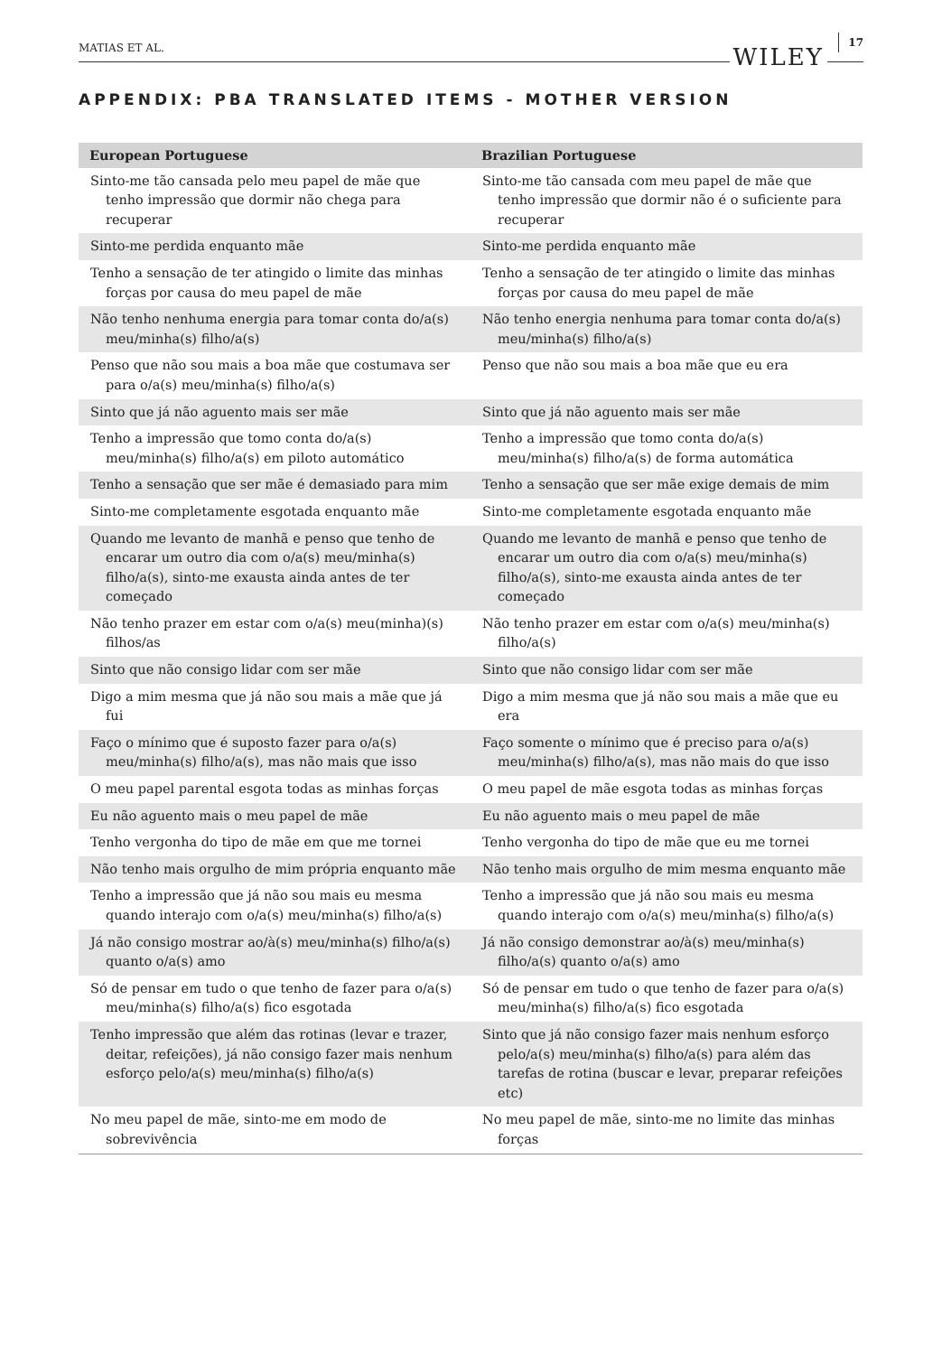MATIAS ET AL. WILEY 17
APPENDIX: PBA TRANSLATED ITEMS - MOTHER VERSION
| European Portuguese | Brazilian Portuguese |
| --- | --- |
| Sinto-me tão cansada pelo meu papel de mãe que tenho impressão que dormir não chega para recuperar | Sinto-me tão cansada com meu papel de mãe que tenho impressão que dormir não é o suficiente para recuperar |
| Sinto-me perdida enquanto mãe | Sinto-me perdida enquanto mãe |
| Tenho a sensação de ter atingido o limite das minhas forças por causa do meu papel de mãe | Tenho a sensação de ter atingido o limite das minhas forças por causa do meu papel de mãe |
| Não tenho nenhuma energia para tomar conta do/a(s) meu/minha(s) filho/a(s) | Não tenho energia nenhuma para tomar conta do/a(s) meu/minha(s) filho/a(s) |
| Penso que não sou mais a boa mãe que costumava ser para o/a(s) meu/minha(s) filho/a(s) | Penso que não sou mais a boa mãe que eu era |
| Sinto que já não aguento mais ser mãe | Sinto que já não aguento mais ser mãe |
| Tenho a impressão que tomo conta do/a(s) meu/minha(s) filho/a(s) em piloto automático | Tenho a impressão que tomo conta do/a(s) meu/minha(s) filho/a(s) de forma automática |
| Tenho a sensação que ser mãe é demasiado para mim | Tenho a sensação que ser mãe exige demais de mim |
| Sinto-me completamente esgotada enquanto mãe | Sinto-me completamente esgotada enquanto mãe |
| Quando me levanto de manhã e penso que tenho de encarar um outro dia com o/a(s) meu/minha(s) filho/a(s), sinto-me exausta ainda antes de ter começado | Quando me levanto de manhã e penso que tenho de encarar um outro dia com o/a(s) meu/minha(s) filho/a(s), sinto-me exausta ainda antes de ter começado |
| Não tenho prazer em estar com o/a(s) meu(minha)(s) filhos/as | Não tenho prazer em estar com o/a(s) meu/minha(s) filho/a(s) |
| Sinto que não consigo lidar com ser mãe | Sinto que não consigo lidar com ser mãe |
| Digo a mim mesma que já não sou mais a mãe que já fui | Digo a mim mesma que já não sou mais a mãe que eu era |
| Faço o mínimo que é suposto fazer para o/a(s) meu/minha(s) filho/a(s), mas não mais que isso | Faço somente o mínimo que é preciso para o/a(s) meu/minha(s) filho/a(s), mas não mais do que isso |
| O meu papel parental esgota todas as minhas forças | O meu papel de mãe esgota todas as minhas forças |
| Eu não aguento mais o meu papel de mãe | Eu não aguento mais o meu papel de mãe |
| Tenho vergonha do tipo de mãe em que me tornei | Tenho vergonha do tipo de mãe que eu me tornei |
| Não tenho mais orgulho de mim própria enquanto mãe | Não tenho mais orgulho de mim mesma enquanto mãe |
| Tenho a impressão que já não sou mais eu mesma quando interajo com o/a(s) meu/minha(s) filho/a(s) | Tenho a impressão que já não sou mais eu mesma quando interajo com o/a(s) meu/minha(s) filho/a(s) |
| Já não consigo mostrar ao/à(s) meu/minha(s) filho/a(s) quanto o/a(s) amo | Já não consigo demonstrar ao/à(s) meu/minha(s) filho/a(s) quanto o/a(s) amo |
| Só de pensar em tudo o que tenho de fazer para o/a(s) meu/minha(s) filho/a(s) fico esgotada | Só de pensar em tudo o que tenho de fazer para o/a(s) meu/minha(s) filho/a(s) fico esgotada |
| Tenho impressão que além das rotinas (levar e trazer, deitar, refeições), já não consigo fazer mais nenhum esforço pelo/a(s) meu/minha(s) filho/a(s) | Sinto que já não consigo fazer mais nenhum esforço pelo/a(s) meu/minha(s) filho/a(s) para além das tarefas de rotina (buscar e levar, preparar refeições etc) |
| No meu papel de mãe, sinto-me em modo de sobrevivência | No meu papel de mãe, sinto-me no limite das minhas forças |